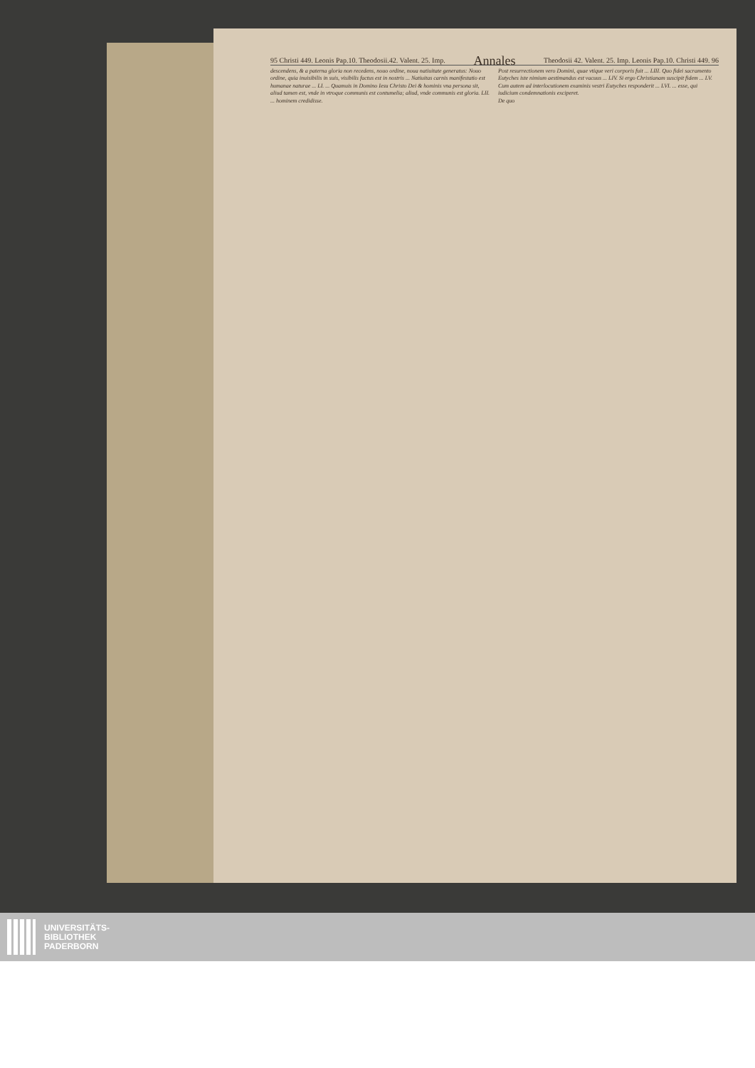95 Christi 449. Leonis Pap.10. Theodosii.42. Valent. 25. Imp. Annales Theodosii 42. Valent. 25. Imp. Leonis Pap.10. Christi 449. 96
descendens, & a paterna gloria non recedens, nouo ordine, noua natiuitate generatus: Nouo ordine, quia inuisibilis in suis, visibilis factus est in nostris ... Natiuitas carnis manifestatio est humanae naturae ... LI. ... Quamuis in Domino Iesu Christo Dei & hominis vna persona sit, aliud tamen est, vnde in vtroque communis est contumelia; aliud, vnde communis est gloria. LII. ... hominem credidisse.
Post resurrectionem vero Domini, quae vtique veri corporis fuit ... LIII. Quo fidei sacramento Eutyches iste nimium aestimandus est vacuus ... LIV. Si ergo Christianam suscipit fidem ... LV. Cum autem ad interlocutionem examinis vestri Eutyches responderit ... LVI. ... esse, qui iudicium condemnationis exciperet.
De quo
UNIVERSITÄTS-
BIBLIOTHEK
PADERBORN